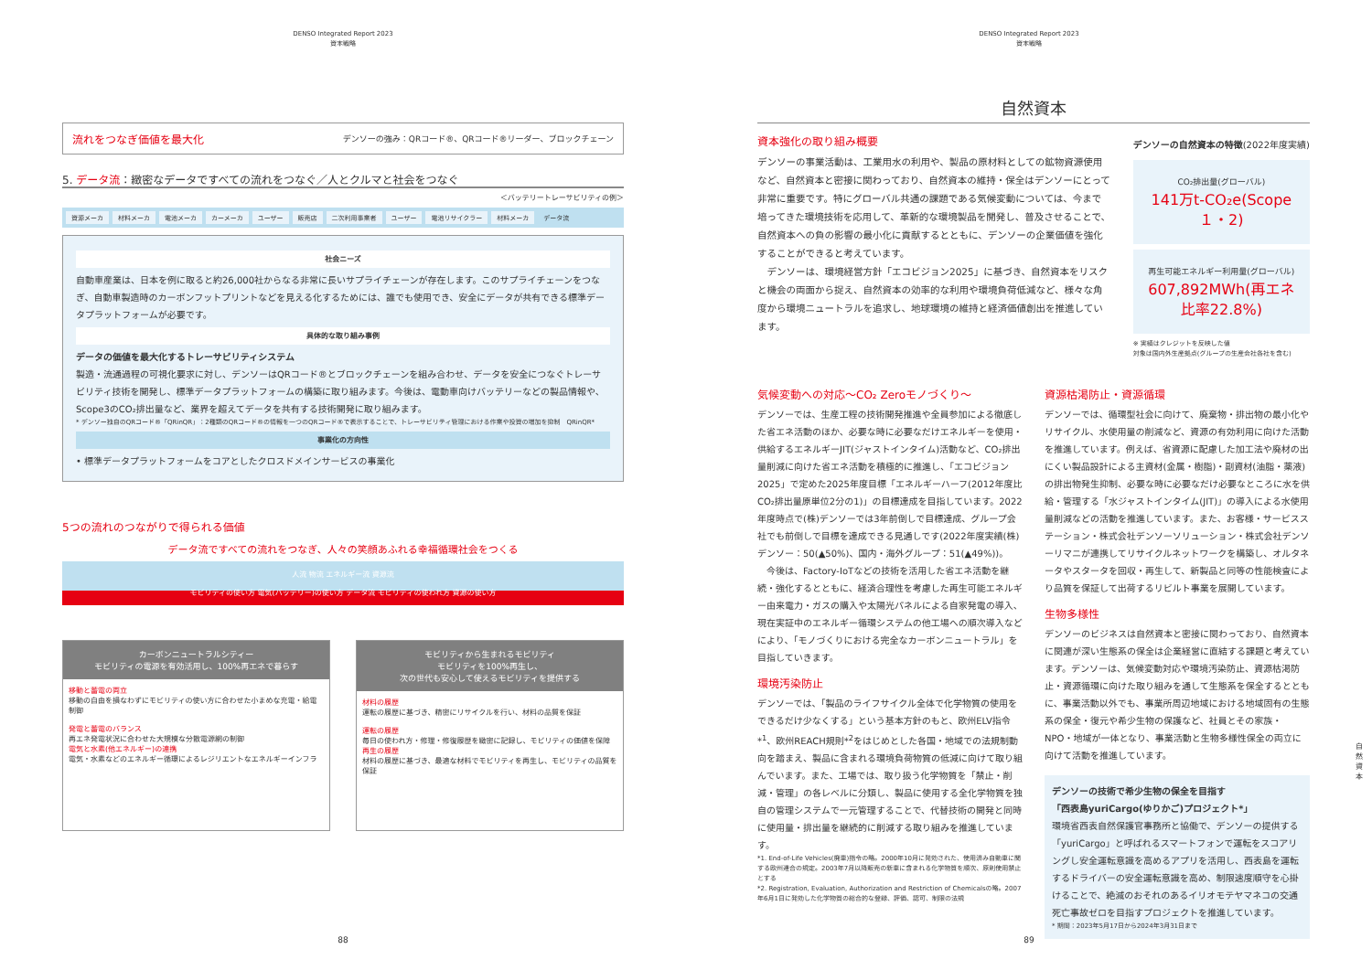DENSO Integrated Report 2023
資本戦略
流れをつなぎ価値を最大化 デンソーの強み：QRコード®、QRコード®リーダー、ブロックチェーン
5. データ流：緻密なデータですべての流れをつなぐ／人とクルマと社会をつなぐ
＜バッテリートレーサビリティの例＞
資源メーカ 材料メーカ 電池メーカ カーメーカ ユーザー 販売店 二次利用事業者 ユーザー 電池リサイクラー 材料メーカ データ流
社会ニーズ
自動車産業は、日本を例に取ると約26,000社からなる非常に長いサプライチェーンが存在します。このサプライチェーンをつなぎ、自動車製造時のカーボンフットプリントなどを見える化するためには、誰でも使用でき、安全にデータが共有できる標準データプラットフォームが必要です。
具体的な取り組み事例
データの価値を最大化するトレーサビリティシステム
製造・流通過程の可視化要求に対し、デンソーはQRコード®とブロックチェーンを組み合わせ、データを安全につなぐトレーサビリティ技術を開発し、標準データプラットフォームの構築に取り組みます。今後は、電動車向けバッテリーなどの製品情報や、Scope3のCO₂排出量など、業界を超えてデータを共有する技術開発に取り組みます。
* デンソー独自のQRコード®「QRinQR」：2種類のQRコード®の情報を一つのQRコード®で表示することで、トレーサビリティ管理における作業や投資の増加を抑制　QRinQR*
事業化の方向性
• 標準データプラットフォームをコアとしたクロスドメインサービスの事業化
5つの流れのつながりで得られる価値
データ流ですべての流れをつなぎ、人々の笑顔あふれる幸福循環社会をつくる
人流 物流 エネルギー流 資源流
モビリティの使い方 電気(バッテリー)の使い方 データ流 モビリティの使われ方 資源の使い方
カーボンニュートラルシティー
モビリティの電源を有効活用し、100%再エネで暮らす
移動と蓄電の両立
移動の自由を損なわずにモビリティの使い方に合わせた小まめな充電・給電制御
発電と蓄電のバランス
再エネ発電状況に合わせた大規模な分散電源網の制御
電気と水素(他エネルギー)の連携
電気・水素などのエネルギー循環によるレジリエントなエネルギーインフラ
モビリティから生まれるモビリティ
モビリティを100%再生し、
次の世代も安心して使えるモビリティを提供する
材料の履歴
運転の履歴に基づき、精密にリサイクルを行い、材料の品質を保証
運転の履歴
毎日の使われ方・修理・修復履歴を緻密に記録し、モビリティの価値を保障
再生の履歴
材料の履歴に基づき、最適な材料でモビリティを再生し、モビリティの品質を保証
88
DENSO Integrated Report 2023
資本戦略
自然資本
資本強化の取り組み概要
デンソーの事業活動は、工業用水の利用や、製品の原材料としての鉱物資源使用など、自然資本と密接に関わっており、自然資本の維持・保全はデンソーにとって非常に重要です。特にグローバル共通の課題である気候変動については、今まで培ってきた環境技術を応用して、革新的な環境製品を開発し、普及させることで、自然資本への負の影響の最小化に貢献するとともに、デンソーの企業価値を強化することができると考えています。
　デンソーは、環境経営方針「エコビジョン2025」に基づき、自然資本をリスクと機会の両面から捉え、自然資本の効率的な利用や環境負荷低減など、様々な角度から環境ニュートラルを追求し、地球環境の維持と経済価値創出を推進しています。
デンソーの自然資本の特徴(2022年度実績)
CO₂排出量(グローバル)
141万t-CO₂e(Scope１・2)
再生可能エネルギー利用量(グローバル)
607,892MWh(再エネ比率22.8%)
※ 実績はクレジットを反映した値
対象は国内外生産拠点(グループの生産会社各社を含む)
気候変動への対応〜CO₂ Zeroモノづくり〜
デンソーでは、生産工程の技術開発推進や全員参加による徹底した省エネ活動のほか、必要な時に必要なだけエネルギーを使用・供給するエネルギーJIT(ジャストインタイム)活動など、CO₂排出量削減に向けた省エネ活動を積極的に推進し、「エコビジョン2025」で定めた2025年度目標「エネルギーハーフ(2012年度比CO₂排出量原単位2分の1)」の目標達成を目指しています。2022年度時点で(株)デンソーでは3年前倒しで目標達成、グループ会社でも前倒しで目標を達成できる見通しです(2022年度実績(株)デンソー：50(▲50%)、国内・海外グループ：51(▲49%))。
　今後は、Factory-IoTなどの技術を活用した省エネ活動を継続・強化するとともに、経済合理性を考慮した再生可能エネルギー由来電力・ガスの購入や太陽光パネルによる自家発電の導入、現在実証中のエネルギー循環システムの他工場への順次導入などにより、「モノづくりにおける完全なカーボンニュートラル」を目指していきます。
環境汚染防止
デンソーでは、「製品のライフサイクル全体で化学物質の使用をできるだけ少なくする」という基本方針のもと、欧州ELV指令*<sup>1</sup>、欧州REACH規則*<sup>2</sup>をはじめとした各国・地域での法規制動向を踏まえ、製品に含まれる環境負荷物質の低減に向けて取り組んでいます。また、工場では、取り扱う化学物質を「禁止・削減・管理」の各レベルに分類し、製品に使用する全化学物質を独自の管理システムで一元管理することで、代替技術の開発と同時に使用量・排出量を継続的に削減する取り組みを推進しています。
*1. End-of-Life Vehicles(廃車)指令の略。2000年10月に発効された、使用済み自動車に関する欧州連合の規定。2003年7月以降販売の新車に含まれる化学物質を順次、原則使用禁止とする
*2. Registration, Evaluation, Authorization and Restriction of Chemicalsの略。2007年6月1日に発効した化学物質の総合的な登録、評価、認可、制限の法規
資源枯渇防止・資源循環
デンソーでは、循環型社会に向けて、廃棄物・排出物の最小化やリサイクル、水使用量の削減など、資源の有効利用に向けた活動を推進しています。例えば、省資源に配慮した加工法や廃材の出にくい製品設計による主資材(金属・樹脂)・副資材(油脂・薬液)の排出物発生抑制、必要な時に必要なだけ必要なところに水を供給・管理する「水ジャストインタイム(JIT)」の導入による水使用量削減などの活動を推進しています。また、お客様・サービスステーション・株式会社デンソーソリューション・株式会社デンソーリマニが連携してリサイクルネットワークを構築し、オルタネータやスタータを回収・再生して、新製品と同等の性能検査により品質を保証して出荷するリビルト事業を展開しています。
生物多様性
デンソーのビジネスは自然資本と密接に関わっており、自然資本に関連が深い生態系の保全は企業経営に直結する課題と考えています。デンソーは、気候変動対応や環境汚染防止、資源枯渇防止・資源循環に向けた取り組みを通して生態系を保全するとともに、事業活動以外でも、事業所周辺地域における地域固有の生態系の保全・復元や希少生物の保護など、社員とその家族・NPO・地域が一体となり、事業活動と生物多様性保全の両立に向けて活動を推進しています。
デンソーの技術で希少生物の保全を目指す
「西表島yuriCargo(ゆりかご)プロジェクト*」
環境省西表自然保護官事務所と協働で、デンソーの提供する「yuriCargo」と呼ばれるスマートフォンで運転をスコアリングし安全運転意識を高めるアプリを活用し、西表島を運転するドライバーの安全運転意識を高め、制限速度順守を心掛けることで、絶滅のおそれのあるイリオモテヤマネコの交通死亡事故ゼロを目指すプロジェクトを推進しています。
* 期間：2023年5月17日から2024年3月31日まで
自然資本
89